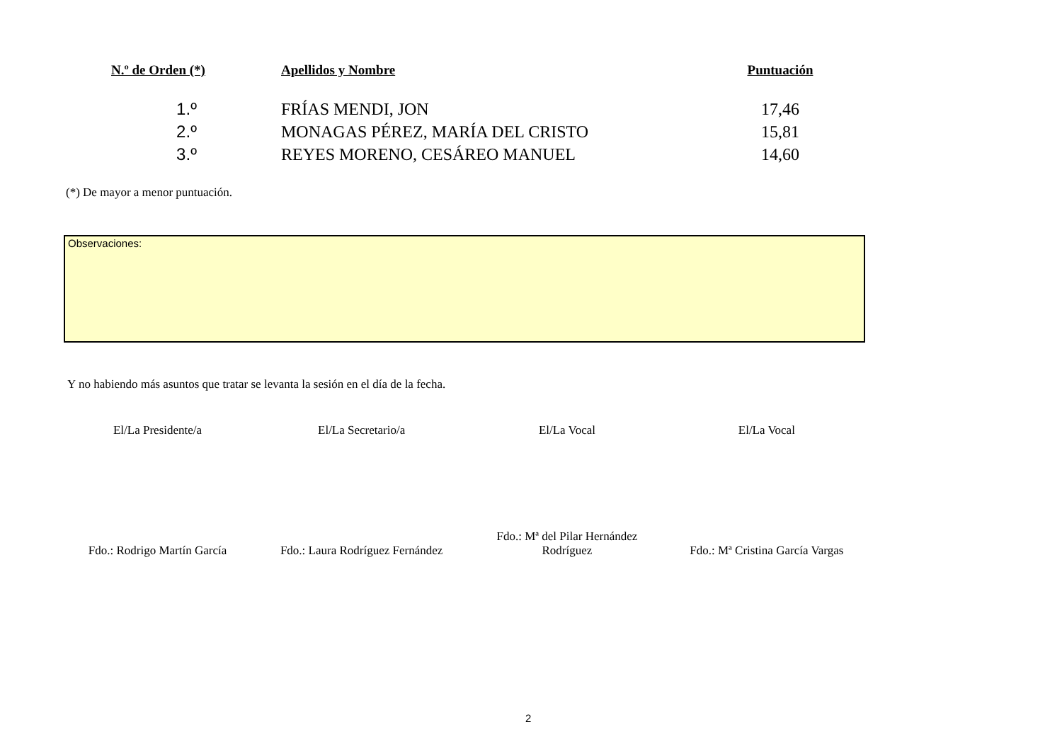| N.º de Orden (*) | Apellidos y Nombre | Puntuación |
| --- | --- | --- |
| 1.º | FRÍAS MENDI, JON | 17,46 |
| 2.º | MONAGAS PÉREZ, MARÍA DEL CRISTO | 15,81 |
| 3.º | REYES MORENO, CESÁREO MANUEL | 14,60 |
(*) De mayor a menor puntuación.
Observaciones:
Y no habiendo más asuntos que tratar se levanta la sesión en el día de la fecha.
| El/La Presidente/a | El/La Secretario/a | El/La Vocal | El/La Vocal |
| Fdo.: Rodrigo Martín García | Fdo.: Laura Rodríguez Fernández | Fdo.: Mª del Pilar Hernández Rodríguez | Fdo.: Mª Cristina García Vargas |
2